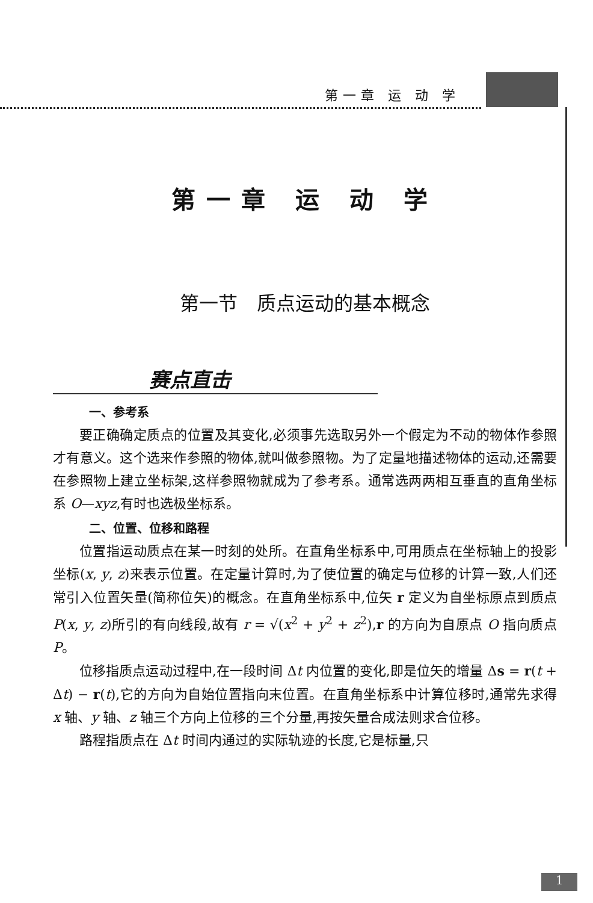第一章 运 动 学
第一章 运 动 学
第一节　质点运动的基本概念
赛点直击
一、参考系
要正确确定质点的位置及其变化,必须事先选取另外一个假定为不动的物体作参照才有意义。这个选来作参照的物体,就叫做参照物。为了定量地描述物体的运动,还需要在参照物上建立坐标架,这样参照物就成为了参考系。通常选两两相互垂直的直角坐标系 O—xyz,有时也选极坐标系。
二、位置、位移和路程
位置指运动质点在某一时刻的处所。在直角坐标系中,可用质点在坐标轴上的投影坐标(x, y, z)来表示位置。在定量计算时,为了使位置的确定与位移的计算一致,人们还常引入位置矢量(简称位矢)的概念。在直角坐标系中,位矢 r 定义为自坐标原点到质点 P(x, y, z)所引的有向线段,故有 r = √(x<sup>2</sup> + y<sup>2</sup> + z<sup>2</sup>),r 的方向为自原点 O 指向质点 P。
位移指质点运动过程中,在一段时间 Δt 内位置的变化,即是位矢的增量 Δs = r(t + Δt) − r(t),它的方向为自始位置指向末位置。在直角坐标系中计算位移时,通常先求得 x 轴、y 轴、z 轴三个方向上位移的三个分量,再按矢量合成法则求合位移。
路程指质点在 Δt 时间内通过的实际轨迹的长度,它是标量,只
1